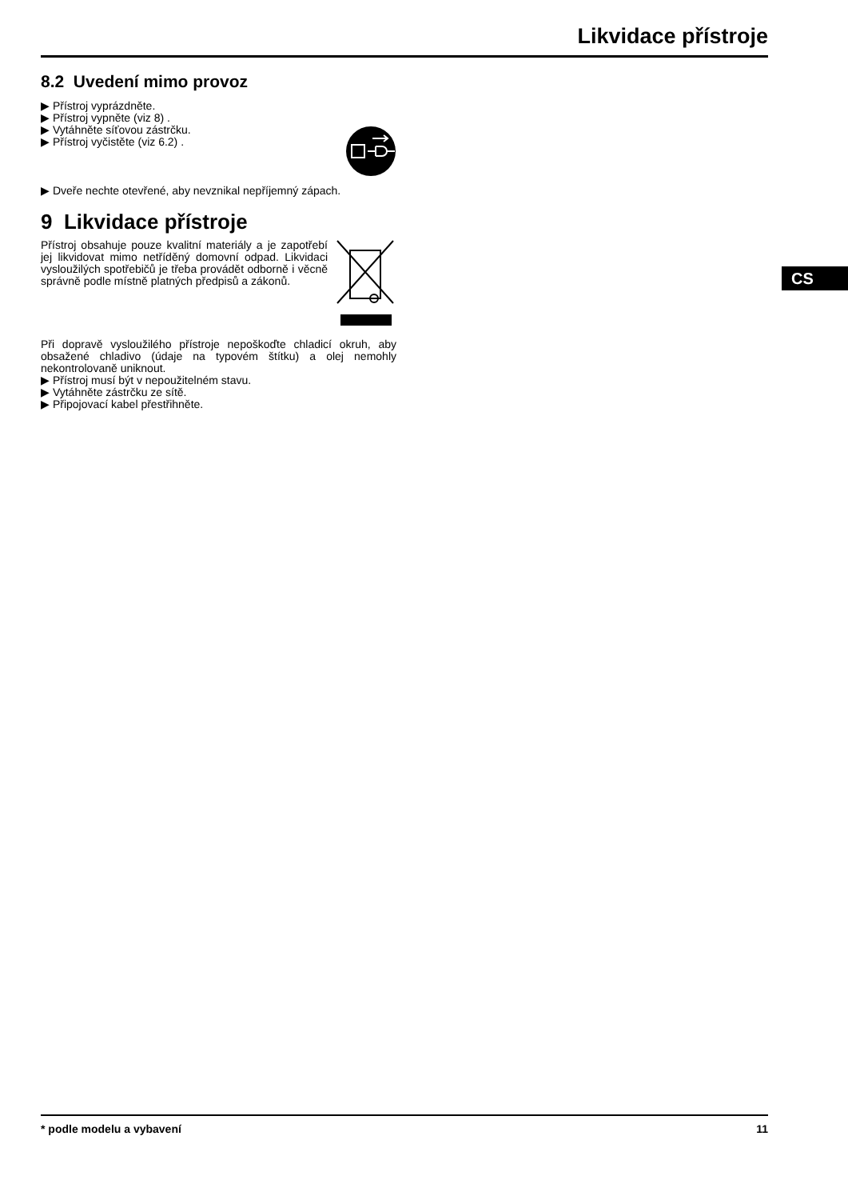Likvidace přístroje
8.2 Uvedení mimo provoz
▶ Přístroj vyprázdněte.
▶ Přístroj vypněte (viz 8) .
▶ Vytáhněte síťovou zástrčku.
▶ Přístroj vyčistěte (viz 6.2) .
▶ Dveře nechte otevřené, aby nevznikal nepříjemný zápach.
9 Likvidace přístroje
Přístroj obsahuje pouze kvalitní materiály a je zapotřebí jej likvidovat mimo netříděný domovní odpad. Likvidaci vysloužilých spotřebičů je třeba provádět odborně i věcně správně podle místně platných předpisů a zákonů.
Při dopravě vysloužilého přístroje nepoškoďte chladicí okruh, aby obsažené chladivo (údaje na typovém štítku) a olej nemohly nekontrolovaně uniknout.
▶ Přístroj musí být v nepoužitelném stavu.
▶ Vytáhněte zástrčku ze sítě.
▶ Připojovací kabel přestřihněte.
CS
* podle modelu a vybavení 11